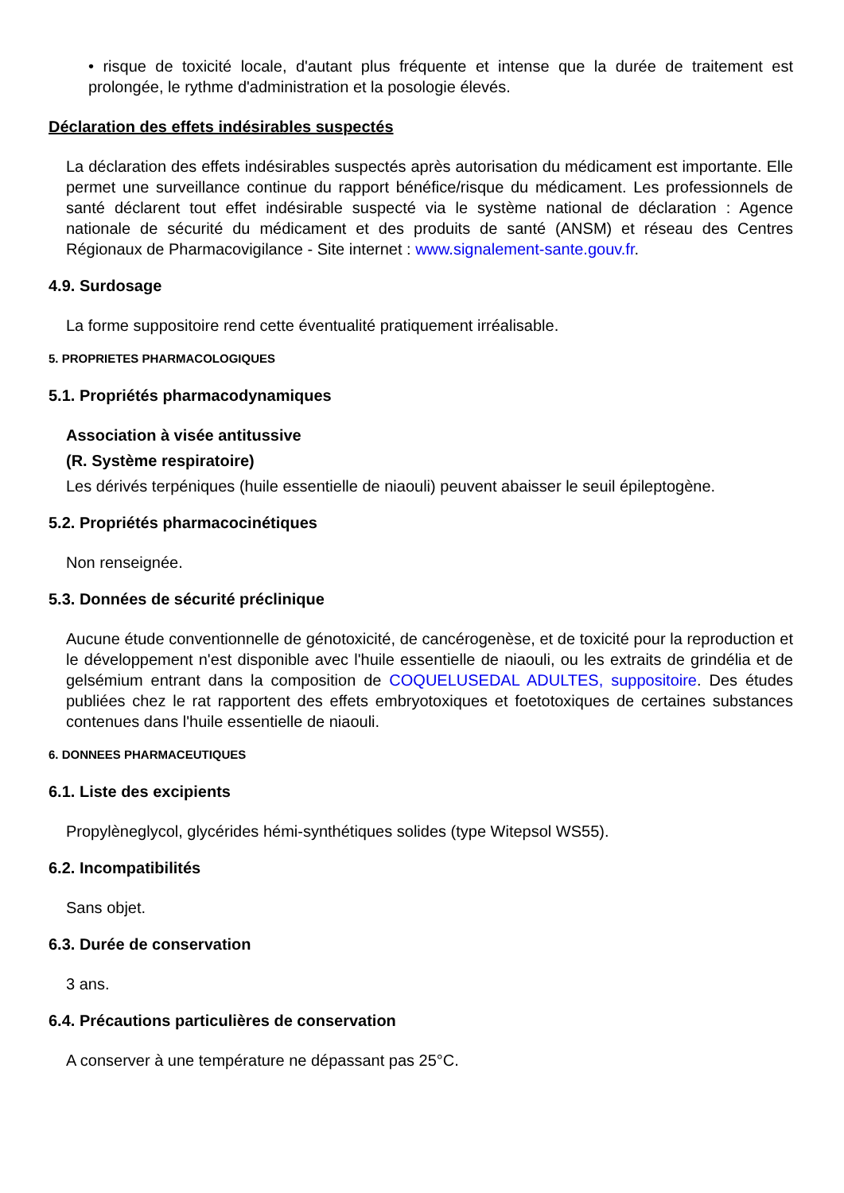• risque de toxicité locale, d'autant plus fréquente et intense que la durée de traitement est prolongée, le rythme d'administration et la posologie élevés.
Déclaration des effets indésirables suspectés
La déclaration des effets indésirables suspectés après autorisation du médicament est importante. Elle permet une surveillance continue du rapport bénéfice/risque du médicament. Les professionnels de santé déclarent tout effet indésirable suspecté via le système national de déclaration : Agence nationale de sécurité du médicament et des produits de santé (ANSM) et réseau des Centres Régionaux de Pharmacovigilance - Site internet : www.signalement-sante.gouv.fr.
4.9. Surdosage
La forme suppositoire rend cette éventualité pratiquement irréalisable.
5. PROPRIETES PHARMACOLOGIQUES
5.1. Propriétés pharmacodynamiques
Association à visée antitussive
(R. Système respiratoire)
Les dérivés terpéniques (huile essentielle de niaouli) peuvent abaisser le seuil épileptogène.
5.2. Propriétés pharmacocinétiques
Non renseignée.
5.3. Données de sécurité préclinique
Aucune étude conventionnelle de génotoxicité, de cancérogenèse, et de toxicité pour la reproduction et le développement n'est disponible avec l'huile essentielle de niaouli, ou les extraits de grindélia et de gelsémium entrant dans la composition de COQUELUSEDAL ADULTES, suppositoire. Des études publiées chez le rat rapportent des effets embryotoxiques et foetotoxiques de certaines substances contenues dans l'huile essentielle de niaouli.
6. DONNEES PHARMACEUTIQUES
6.1. Liste des excipients
Propylèneglycol, glycérides hémi-synthétiques solides (type Witepsol WS55).
6.2. Incompatibilités
Sans objet.
6.3. Durée de conservation
3 ans.
6.4. Précautions particulières de conservation
A conserver à une température ne dépassant pas 25°C.